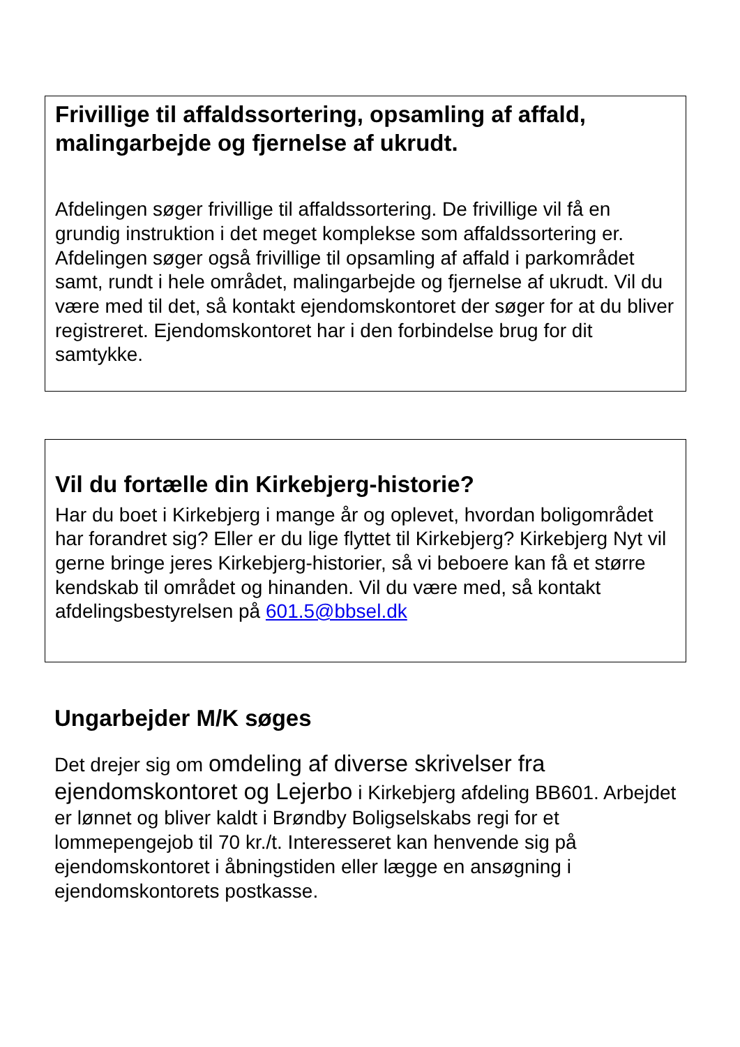Frivillige til affaldssortering, opsamling af affald, malingarbejde og fjernelse af ukrudt.
Afdelingen søger frivillige til affaldssortering. De frivillige vil få en grundig instruktion i det meget komplekse som affaldssortering er. Afdelingen søger også frivillige til opsamling af affald i parkområdet samt, rundt i hele området, malingarbejde og fjernelse af ukrudt. Vil du være med til det, så kontakt ejendomskontoret der søger for at du bliver registreret. Ejendomskontoret har i den forbindelse brug for dit samtykke.
Vil du fortælle din Kirkebjerg-historie?
Har du boet i Kirkebjerg i mange år og oplevet, hvordan boligområdet har forandret sig? Eller er du lige flyttet til Kirkebjerg? Kirkebjerg Nyt vil gerne bringe jeres Kirkebjerg-historier, så vi beboere kan få et større kendskab til området og hinanden. Vil du være med, så kontakt afdelingsbestyrelsen på 601.5@bbsel.dk
Ungarbejder M/K søges
Det drejer sig om omdeling af diverse skrivelser fra ejendomskontoret og Lejerbo i Kirkebjerg afdeling BB601. Arbejdet er lønnet og bliver kaldt i Brøndby Boligselskabs regi for et lommepengejob til 70 kr./t. Interesseret kan henvende sig på ejendomskontoret i åbningstiden eller lægge en ansøgning i ejendomskontorets postkasse.